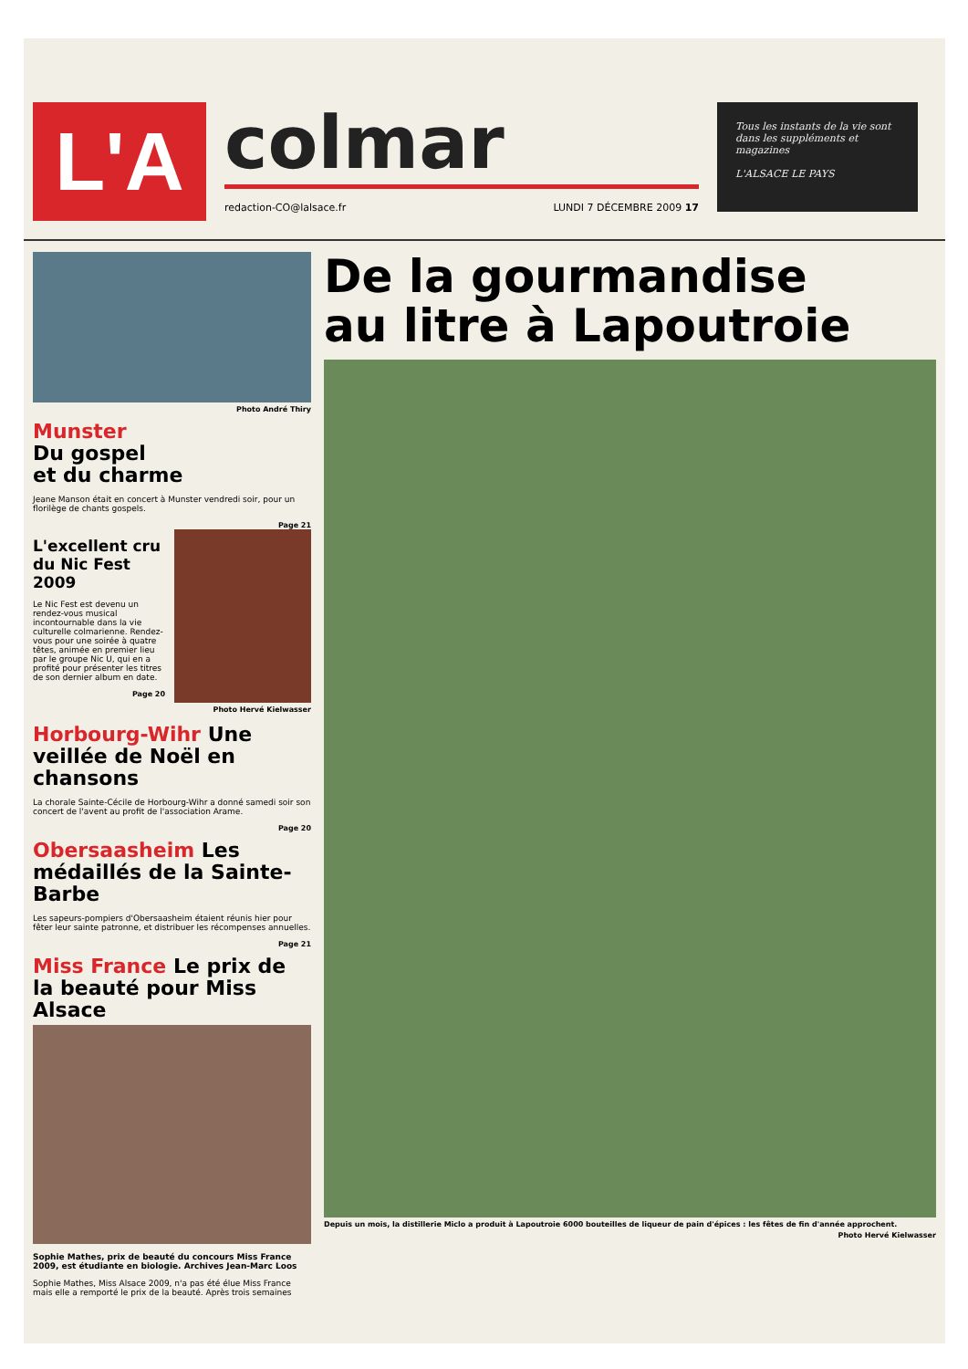L'A
colmar
redaction-CO@lalsace.fr LUNDI 7 DÉCEMBRE 2009 17
Tous les instants de la vie sont dans les suppléments et magazines
L'ALSACE LE PAYS
Photo André Thiry
Munster
Du gospel
et du charme
Jeane Manson était en concert à Munster vendredi soir, pour un florilège de chants gospels.
Page 21
L'excellent cru du Nic Fest 2009
Le Nic Fest est devenu un rendez-vous musical incontournable dans la vie culturelle colmarienne. Rendez-vous pour une soirée à quatre têtes, animée en premier lieu par le groupe Nic U, qui en a profité pour présenter les titres de son dernier album en date.
Page 20
Photo Hervé Kielwasser
Horbourg-Wihr Une veillée de Noël en chansons
La chorale Sainte-Cécile de Horbourg-Wihr a donné samedi soir son concert de l'avent au profit de l'association Arame.
Page 20
Obersaasheim Les médaillés de la Sainte-Barbe
Les sapeurs-pompiers d'Obersaasheim étaient réunis hier pour fêter leur sainte patronne, et distribuer les récompenses annuelles.
Page 21
Miss France Le prix de la beauté pour Miss Alsace
Sophie Mathes, prix de beauté du concours Miss France 2009, est étudiante en biologie. Archives Jean-Marc Loos
Sophie Mathes, Miss Alsace 2009, n'a pas été élue Miss France mais elle a remporté le prix de la beauté. Après trois semaines
De la gourmandise
au litre à Lapoutroie
Depuis un mois, la distillerie Miclo a produit à Lapoutroie 6000 bouteilles de liqueur de pain d'épices : les fêtes de fin d'année approchent.
Photo Hervé Kielwasser